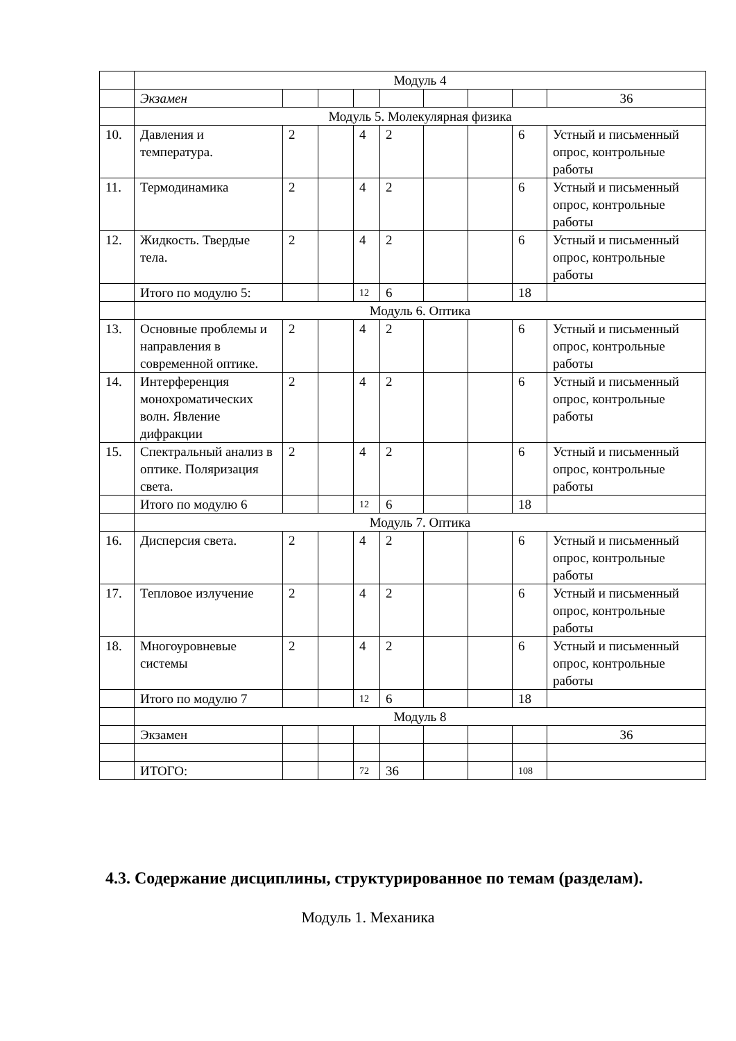| | Модуль 4 | | | | | | | | |
| | Экзамен | | | | | | | | 36 |
| | Модуль 5. Молекулярная физика | | | | | | | | |
| 10. | Давления и температура. | 2 | | 4 | 2 | | | 6 | Устный и письменный опрос, контрольные работы |
| 11. | Термодинамика | 2 | | 4 | 2 | | | 6 | Устный и письменный опрос, контрольные работы |
| 12. | Жидкость. Твердые тела. | 2 | | 4 | 2 | | | 6 | Устный и письменный опрос, контрольные работы |
| | Итого по модулю 5: | | | 12 | 6 | | | 18 | |
| | Модуль 6. Оптика | | | | | | | | |
| 13. | Основные проблемы и направления в современной оптике. | 2 | | 4 | 2 | | | 6 | Устный и письменный опрос, контрольные работы |
| 14. | Интерференция монохроматических волн. Явление дифракции | 2 | | 4 | 2 | | | 6 | Устный и письменный опрос, контрольные работы |
| 15. | Спектральный анализ в оптике. Поляризация света. | 2 | | 4 | 2 | | | 6 | Устный и письменный опрос, контрольные работы |
| | Итого по модулю 6 | | | 12 | 6 | | | 18 | |
| | Модуль 7. Оптика | | | | | | | | |
| 16. | Дисперсия света. | 2 | | 4 | 2 | | | 6 | Устный и письменный опрос, контрольные работы |
| 17. | Тепловое излучение | 2 | | 4 | 2 | | | 6 | Устный и письменный опрос, контрольные работы |
| 18. | Многоуровневые системы | 2 | | 4 | 2 | | | 6 | Устный и письменный опрос, контрольные работы |
| | Итого по модулю 7 | | | 12 | 6 | | | 18 | |
| | Модуль 8 | | | | | | | | |
| | Экзамен | | | | | | | | 36 |
| | ИТОГО: | | | 72 | 36 | | | 108 | |
4.3. Содержание дисциплины, структурированное по темам (разделам).
Модуль 1. Механика